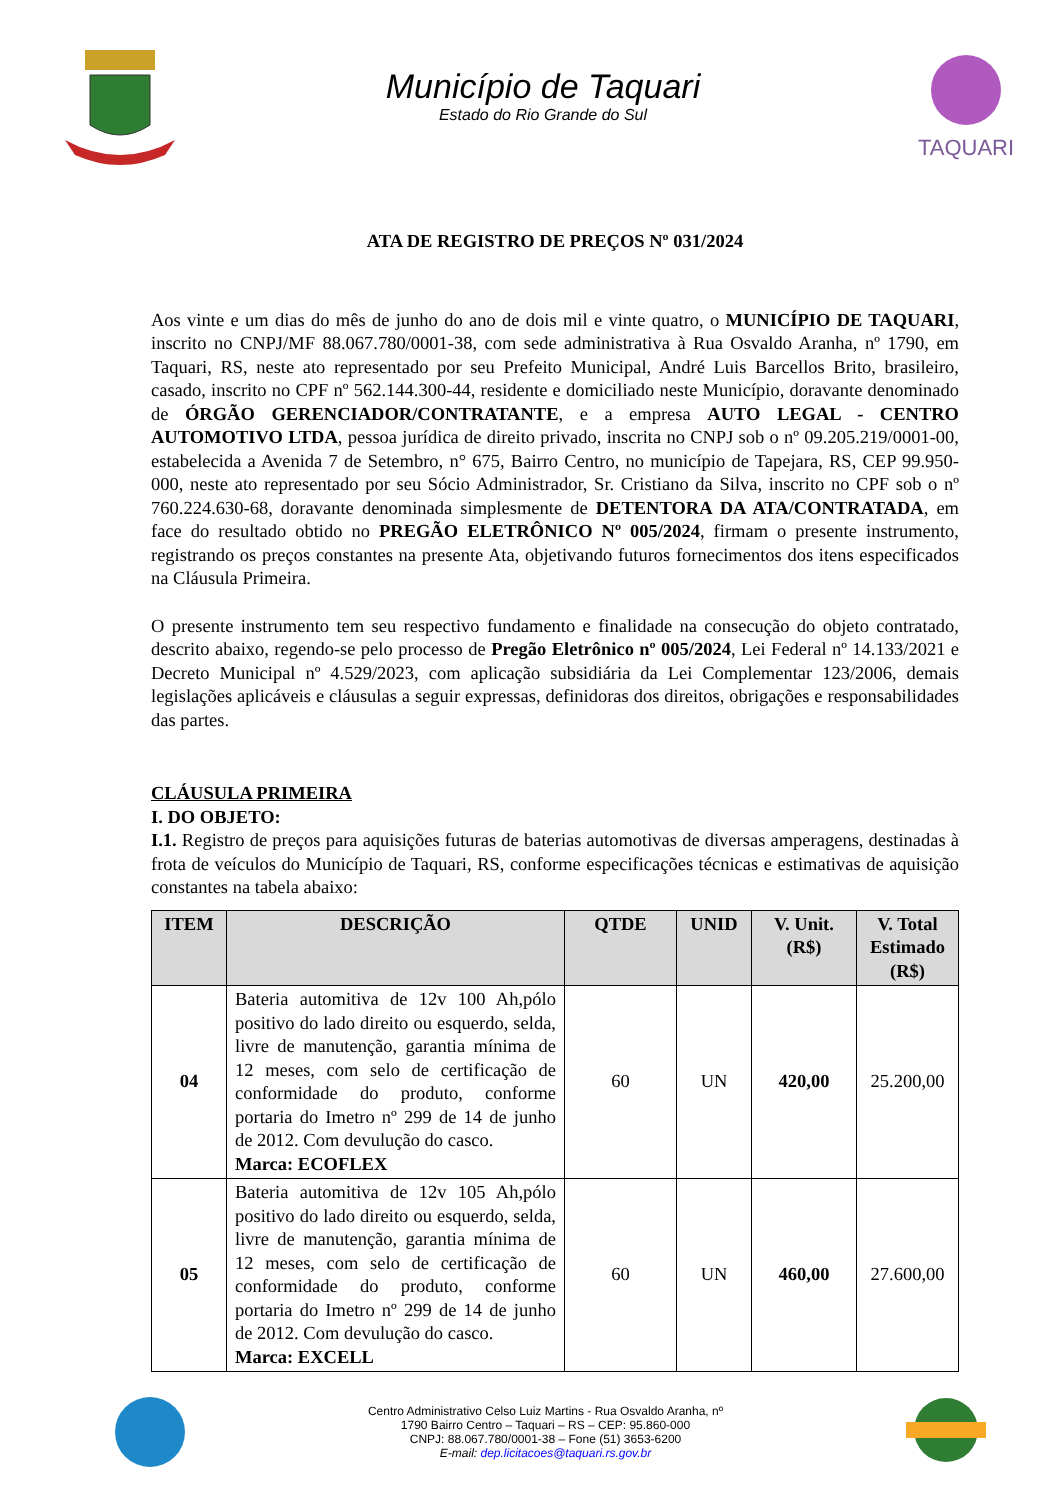Município de Taquari
Estado do Rio Grande do Sul
TAQUARI
ATA DE REGISTRO DE PREÇOS Nº 031/2024
Aos vinte e um dias do mês de junho do ano de dois mil e vinte quatro, o MUNICÍPIO DE TAQUARI, inscrito no CNPJ/MF 88.067.780/0001-38, com sede administrativa à Rua Osvaldo Aranha, nº 1790, em Taquari, RS, neste ato representado por seu Prefeito Municipal, André Luis Barcellos Brito, brasileiro, casado, inscrito no CPF nº 562.144.300-44, residente e domiciliado neste Município, doravante denominado de ÓRGÃO GERENCIADOR/CONTRATANTE, e a empresa AUTO LEGAL - CENTRO AUTOMOTIVO LTDA, pessoa jurídica de direito privado, inscrita no CNPJ sob o nº 09.205.219/0001-00, estabelecida a Avenida 7 de Setembro, n° 675, Bairro Centro, no município de Tapejara, RS, CEP 99.950-000, neste ato representado por seu Sócio Administrador, Sr. Cristiano da Silva, inscrito no CPF sob o nº 760.224.630-68, doravante denominada simplesmente de DETENTORA DA ATA/CONTRATADA, em face do resultado obtido no PREGÃO ELETRÔNICO Nº 005/2024, firmam o presente instrumento, registrando os preços constantes na presente Ata, objetivando futuros fornecimentos dos itens especificados na Cláusula Primeira.
O presente instrumento tem seu respectivo fundamento e finalidade na consecução do objeto contratado, descrito abaixo, regendo-se pelo processo de Pregão Eletrônico nº 005/2024, Lei Federal nº 14.133/2021 e Decreto Municipal nº 4.529/2023, com aplicação subsidiária da Lei Complementar 123/2006, demais legislações aplicáveis e cláusulas a seguir expressas, definidoras dos direitos, obrigações e responsabilidades das partes.
CLÁUSULA PRIMEIRA
I. DO OBJETO:
I.1. Registro de preços para aquisições futuras de baterias automotivas de diversas amperagens, destinadas à frota de veículos do Município de Taquari, RS, conforme especificações técnicas e estimativas de aquisição constantes na tabela abaixo:
| ITEM | DESCRIÇÃO | QTDE | UNID | V. Unit. (R$) | V. Total Estimado (R$) |
| --- | --- | --- | --- | --- | --- |
| 04 | Bateria automitiva de 12v 100 Ah,pólo positivo do lado direito ou esquerdo, selda, livre de manutenção, garantia mínima de 12 meses, com selo de certificação de conformidade do produto, conforme portaria do Imetro nº 299 de 14 de junho de 2012. Com devulução do casco. Marca: ECOFLEX | 60 | UN | 420,00 | 25.200,00 |
| 05 | Bateria automitiva de 12v 105 Ah,pólo positivo do lado direito ou esquerdo, selda, livre de manutenção, garantia mínima de 12 meses, com selo de certificação de conformidade do produto, conforme portaria do Imetro nº 299 de 14 de junho de 2012. Com devulução do casco. Marca: EXCELL | 60 | UN | 460,00 | 27.600,00 |
Centro Administrativo Celso Luiz Martins - Rua Osvaldo Aranha, nº
1790 Bairro Centro – Taquari – RS – CEP: 95.860-000
CNPJ: 88.067.780/0001-38 – Fone (51) 3653-6200
E-mail: dep.licitacoes@taquari.rs.gov.br